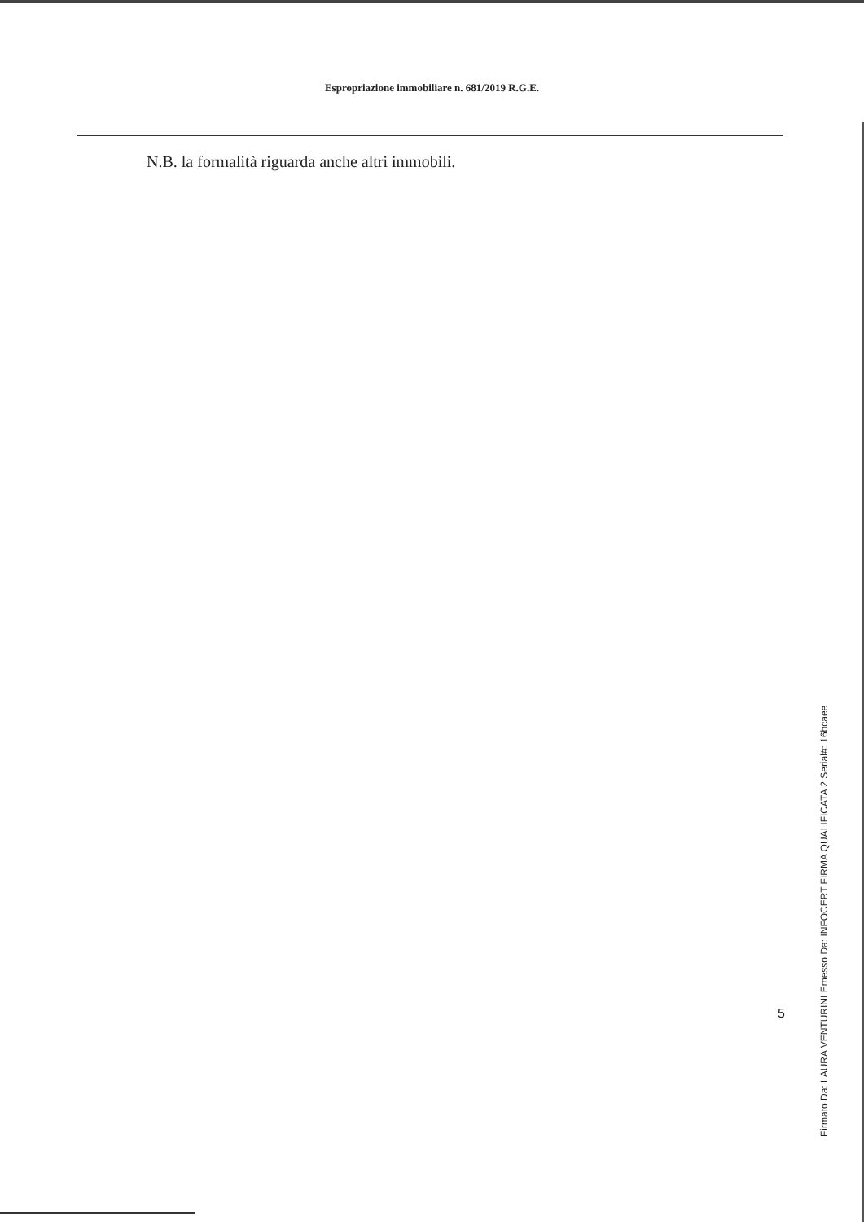Espropriazione immobiliare n. 681/2019 R.G.E.
N.B. la formalità riguarda anche altri immobili.
5
Firmato Da: LAURA VENTURINI Emesso Da: INFOCERT FIRMA QUALIFICATA 2 Serial#: 16bcaee